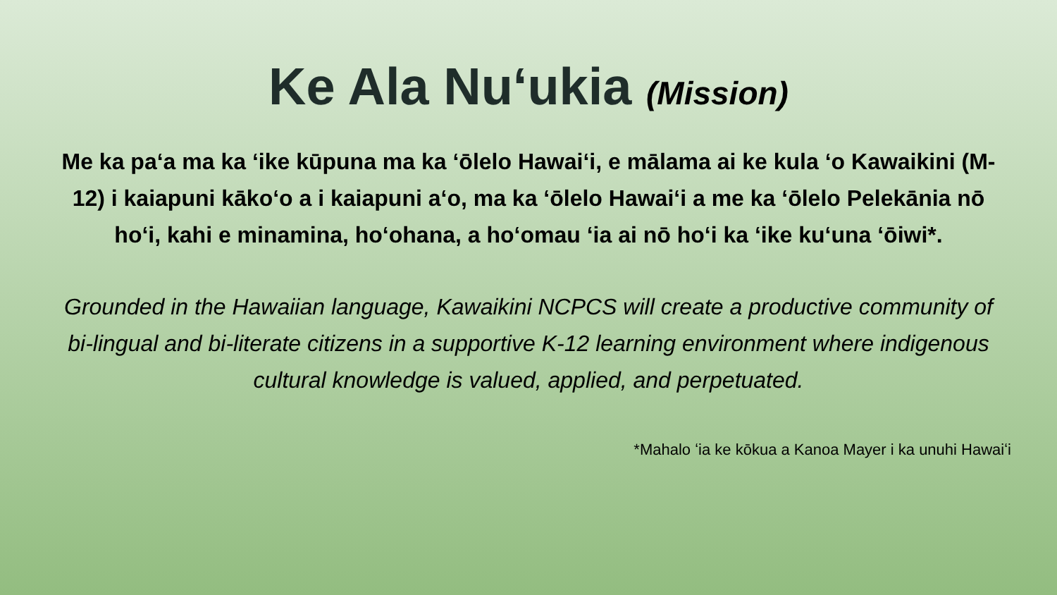Ke Ala Nuʻukia (Mission)
Me ka paʻa ma ka ʻike kūpuna ma ka ʻōlelo Hawaiʻi, e mālama ai ke kula ʻo Kawaikini (M-12) i kaiapuni kākoʻo a i kaiapuni aʻo, ma ka ʻōlelo Hawaiʻi a me ka ʻōlelo Pelekānia nō hoʻi, kahi e minamina, hoʻohana, a hoʻomau ʻia ai nō hoʻi ka ʻike kuʻuna ʻōiwi*.
Grounded in the Hawaiian language, Kawaikini NCPCS will create a productive community of bi-lingual and bi-literate citizens in a supportive K-12 learning environment where indigenous cultural knowledge is valued, applied, and perpetuated.
*Mahalo ʻia ke kōkua a Kanoa Mayer i ka unuhi Hawaiʻi